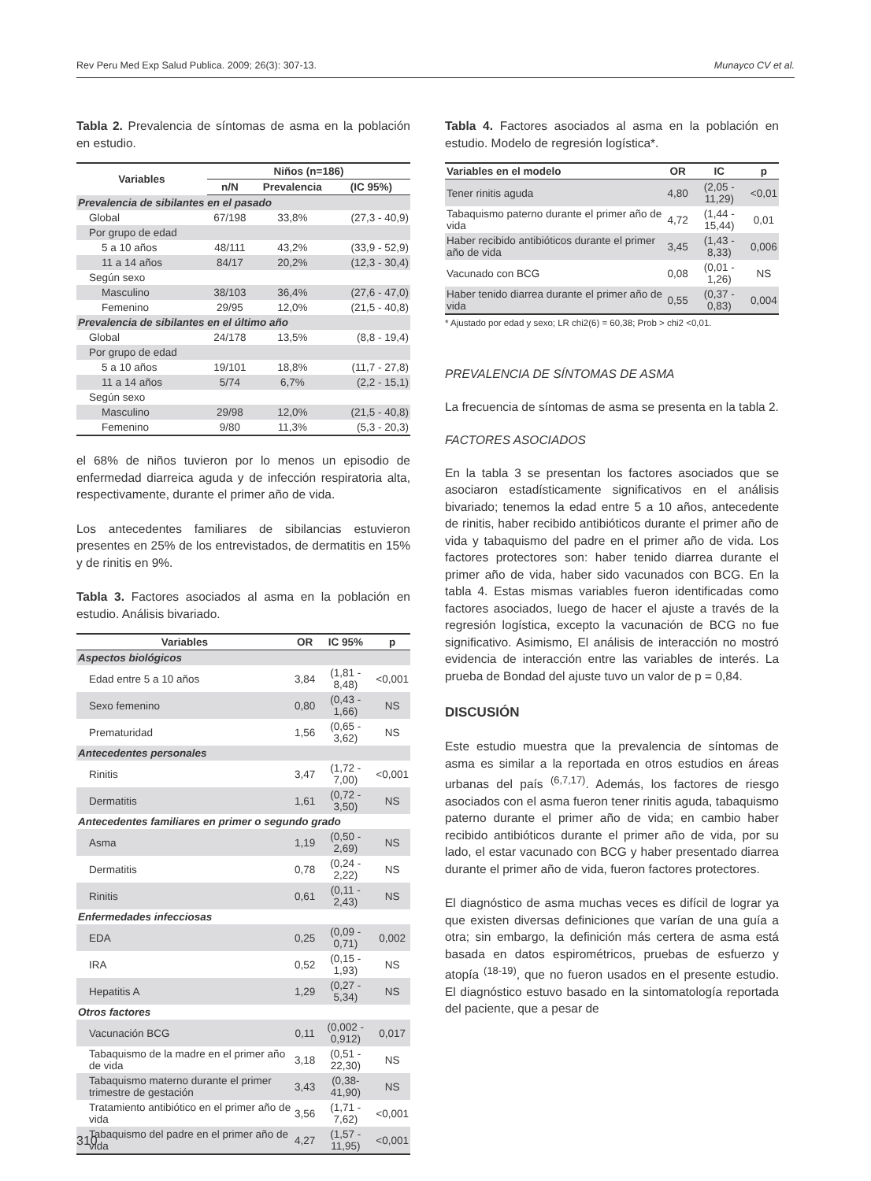Rev Peru Med Exp Salud Publica. 2009; 26(3): 307-13. Munayco CV et al.
Tabla 2. Prevalencia de síntomas de asma en la población en estudio.
| Variables | Niños (n=186) | | |
| --- | --- | --- | --- |
| | n/N | Prevalencia | (IC 95%) |
| Prevalencia de sibilantes en el pasado | | | |
| Global | 67/198 | 33,8% | (27,3 - 40,9) |
| Por grupo de edad | | | |
| 5 a 10 años | 48/111 | 43,2% | (33,9 - 52,9) |
| 11 a 14 años | 84/17 | 20,2% | (12,3 - 30,4) |
| Según sexo | | | |
| Masculino | 38/103 | 36,4% | (27,6 - 47,0) |
| Femenino | 29/95 | 12,0% | (21,5 - 40,8) |
| Prevalencia de sibilantes en el último año | | | |
| Global | 24/178 | 13,5% | (8,8 - 19,4) |
| Por grupo de edad | | | |
| 5 a 10 años | 19/101 | 18,8% | (11,7 - 27,8) |
| 11 a 14 años | 5/74 | 6,7% | (2,2 - 15,1) |
| Según sexo | | | |
| Masculino | 29/98 | 12,0% | (21,5 - 40,8) |
| Femenino | 9/80 | 11,3% | (5,3 - 20,3) |
el 68% de niños tuvieron por lo menos un episodio de enfermedad diarreica aguda y de infección respiratoria alta, respectivamente, durante el primer año de vida.
Los antecedentes familiares de sibilancias estuvieron presentes en 25% de los entrevistados, de dermatitis en 15% y de rinitis en 9%.
Tabla 3. Factores asociados al asma en la población en estudio. Análisis bivariado.
| Variables | OR | IC 95% | p |
| --- | --- | --- | --- |
| Aspectos biológicos | | | |
| Edad entre 5 a 10 años | 3,84 | (1,81 - 8,48) | <0,001 |
| Sexo femenino | 0,80 | (0,43 - 1,66) | NS |
| Prematuridad | 1,56 | (0,65 - 3,62) | NS |
| Antecedentes personales | | | |
| Rinitis | 3,47 | (1,72 - 7,00) | <0,001 |
| Dermatitis | 1,61 | (0,72 - 3,50) | NS |
| Antecedentes familiares en primer o segundo grado | | | |
| Asma | 1,19 | (0,50 - 2,69) | NS |
| Dermatitis | 0,78 | (0,24 - 2,22) | NS |
| Rinitis | 0,61 | (0,11 - 2,43) | NS |
| Enfermedades infecciosas | | | |
| EDA | 0,25 | (0,09 - 0,71) | 0,002 |
| IRA | 0,52 | (0,15 - 1,93) | NS |
| Hepatitis A | 1,29 | (0,27 - 5,34) | NS |
| Otros factores | | | |
| Vacunación BCG | 0,11 | (0,002 - 0,912) | 0,017 |
| Tabaquismo de la madre en el primer año de vida | 3,18 | (0,51 - 22,30) | NS |
| Tabaquismo materno durante el primer trimestre de gestación | 3,43 | (0,38- 41,90) | NS |
| Tratamiento antibiótico en el primer año de vida | 3,56 | (1,71 - 7,62) | <0,001 |
| Tabaquismo del padre en el primer año de vida | 4,27 | (1,57 - 11,95) | <0,001 |
Tabla 4. Factores asociados al asma en la población en estudio. Modelo de regresión logística*.
| Variables en el modelo | OR | IC | p |
| --- | --- | --- | --- |
| Tener rinitis aguda | 4,80 | (2,05 - 11,29) | <0,01 |
| Tabaquismo paterno durante el primer año de vida | 4,72 | (1,44 - 15,44) | 0,01 |
| Haber recibido antibióticos durante el primer año de vida | 3,45 | (1,43 - 8,33) | 0,006 |
| Vacunado con BCG | 0,08 | (0,01 - 1,26) | NS |
| Haber tenido diarrea durante el primer año de vida | 0,55 | (0,37 - 0,83) | 0,004 |
* Ajustado por edad y sexo; LR chi2(6) = 60,38; Prob > chi2 <0,01.
PREVALENCIA DE SÍNTOMAS DE ASMA
La frecuencia de síntomas de asma se presenta en la tabla 2.
FACTORES ASOCIADOS
En la tabla 3 se presentan los factores asociados que se asociaron estadísticamente significativos en el análisis bivariado; tenemos la edad entre 5 a 10 años, antecedente de rinitis, haber recibido antibióticos durante el primer año de vida y tabaquismo del padre en el primer año de vida. Los factores protectores son: haber tenido diarrea durante el primer año de vida, haber sido vacunados con BCG. En la tabla 4. Estas mismas variables fueron identificadas como factores asociados, luego de hacer el ajuste a través de la regresión logística, excepto la vacunación de BCG no fue significativo. Asimismo, El análisis de interacción no mostró evidencia de interacción entre las variables de interés. La prueba de Bondad del ajuste tuvo un valor de p = 0,84.
DISCUSIÓN
Este estudio muestra que la prevalencia de síntomas de asma es similar a la reportada en otros estudios en áreas urbanas del país <sup>(6,7,17)</sup>. Además, los factores de riesgo asociados con el asma fueron tener rinitis aguda, tabaquismo paterno durante el primer año de vida; en cambio haber recibido antibióticos durante el primer año de vida, por su lado, el estar vacunado con BCG y haber presentado diarrea durante el primer año de vida, fueron factores protectores.
El diagnóstico de asma muchas veces es difícil de lograr ya que existen diversas definiciones que varían de una guía a otra; sin embargo, la definición más certera de asma está basada en datos espirométricos, pruebas de esfuerzo y atopía <sup>(18-19)</sup>, que no fueron usados en el presente estudio. El diagnóstico estuvo basado en la sintomatología reportada del paciente, que a pesar de
310